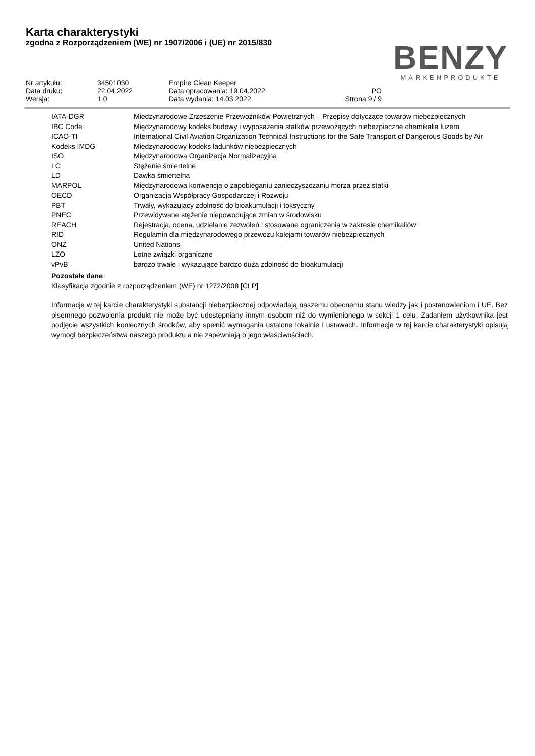Karta charakterystyki
zgodna z Rozporządzeniem (WE) nr 1907/2006 i (UE) nr 2015/830
BENZY
MARKENPRODUKTE
| Nr artykułu: | 34501030 | Empire Clean Keeper | |
| Data druku: | 22.04.2022 | Data opracowania: 19.04.2022 | PO |
| Wersja: | 1.0 | Data wydania: 14.03.2022 | Strona 9 / 9 |
| IATA-DGR | Międzynarodowe Zrzeszenie Przewoźników Powietrznych – Przepisy dotyczące towarów niebezpiecznych |
| IBC Code | Międzynarodowy kodeks budowy i wyposażenia statków przewożących niebezpieczne chemikalia luzem |
| ICAO-TI | International Civil Aviation Organization Technical Instructions for the Safe Transport of Dangerous Goods by Air |
| Kodeks IMDG | Międzynarodowy kodeks ładunków niebezpiecznych |
| ISO | Międzynarodowa Organizacja Normalizacyjna |
| LC | Stężenie śmiertelne |
| LD | Dawka śmiertelna |
| MARPOL | Międzynarodowa konwencja o zapobieganiu zanieczyszczaniu morza przez statki |
| OECD | Organizacja Współpracy Gospodarczej i Rozwoju |
| PBT | Trwały, wykazujący zdolność do bioakumulacji i toksyczny |
| PNEC | Przewidywane stężenie niepowodujące zmian w środowisku |
| REACH | Rejestracja, ocena, udzielanie zezwoleń i stosowane ograniczenia w zakresie chemikaliów |
| RID | Regulamin dla międzynarodowego przewozu kolejami towarów niebezpiecznych |
| ONZ | United Nations |
| LZO | Lotne związki organiczne |
| vPvB | bardzo trwałe i wykazujące bardzo dużą zdolność do bioakumulacji |
Pozostałe dane
Klasyfikacja zgodnie z rozporządzeniem (WE) nr 1272/2008 [CLP]
Informacje w tej karcie charakterystyki substancji niebezpiecznej odpowiadają naszemu obecnemu stanu wiedzy jak i postanowieniom i UE. Bez pisemnego pozwolenia produkt nie może być udostępniany innym osobom niż do wymienionego w sekcji 1 celu. Zadaniem użytkownika jest podjęcie wszystkich koniecznych środków, aby spełnić wymagania ustalone lokalnie i ustawach. Informacje w tej karcie charakterystyki opisują wymogi bezpieczeństwa naszego produktu a nie zapewniają o jego właściwościach.